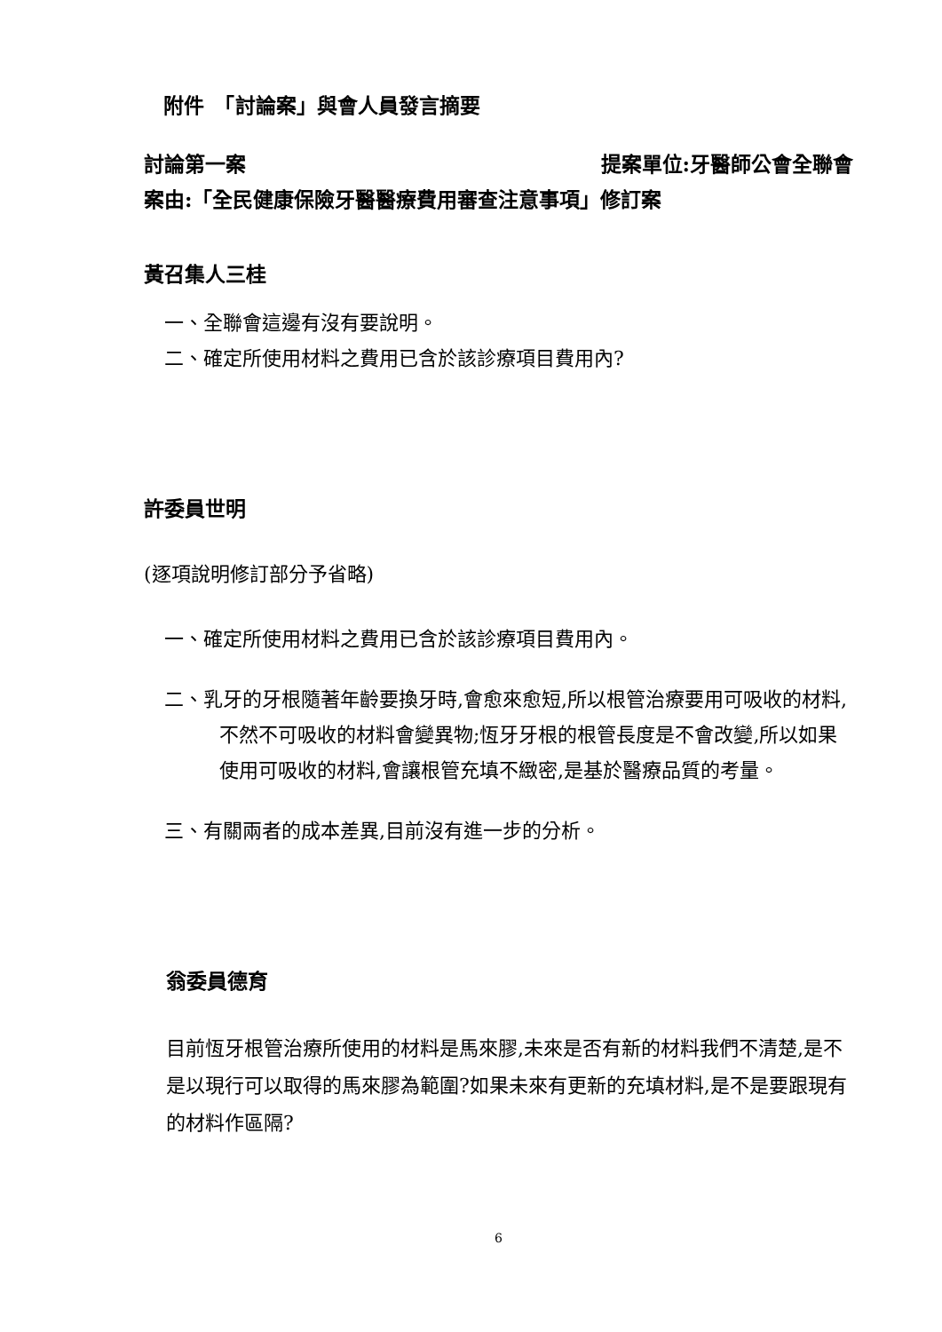附件　「討論案」與會人員發言摘要
討論第一案 提案單位:牙醫師公會全聯會
案由:「全民健康保險牙醫醫療費用審查注意事項」修訂案
黃召集人三桂
一、全聯會這邊有沒有要說明。
二、確定所使用材料之費用已含於該診療項目費用內?
許委員世明
(逐項說明修訂部分予省略)
一、確定所使用材料之費用已含於該診療項目費用內。
二、乳牙的牙根隨著年齡要換牙時,會愈來愈短,所以根管治療要用可吸收的材料,不然不可吸收的材料會變異物;恆牙牙根的根管長度是不會改變,所以如果使用可吸收的材料,會讓根管充填不緻密,是基於醫療品質的考量。
三、有關兩者的成本差異,目前沒有進一步的分析。
翁委員德育
目前恆牙根管治療所使用的材料是馬來膠,未來是否有新的材料我們不清楚,是不是以現行可以取得的馬來膠為範圍?如果未來有更新的充填材料,是不是要跟現有的材料作區隔?
6